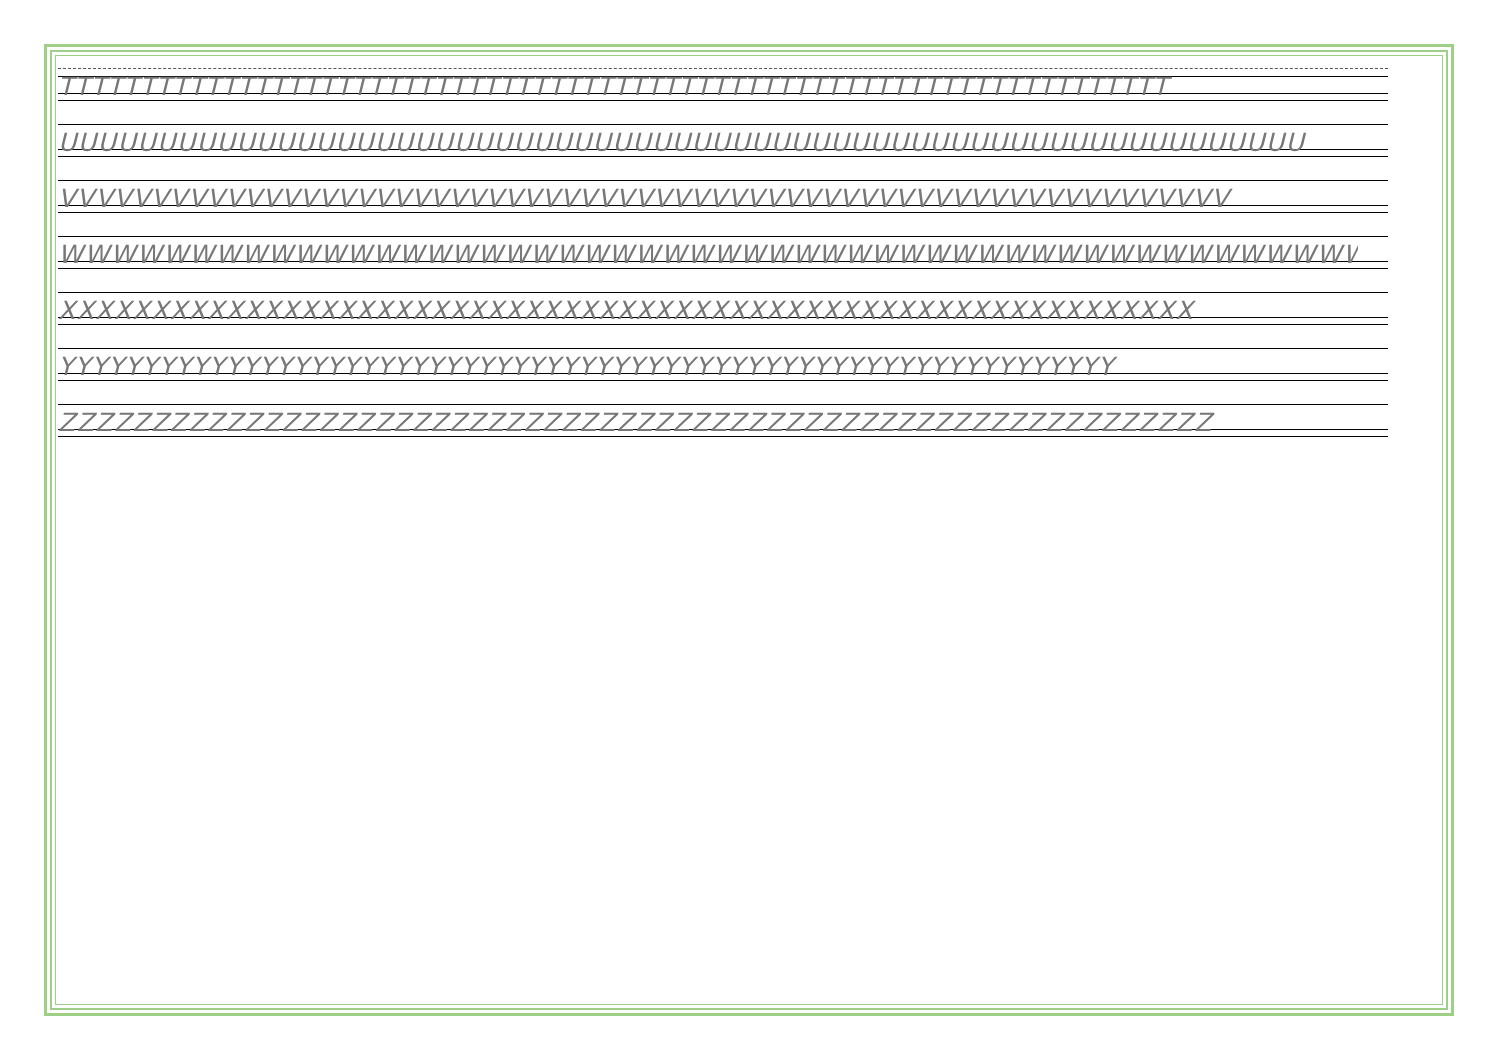TTTTTTTTTTTTTTTTTTTTTTTTTTTTTTTTTTTTTTTTTTTTTTTTTTTTTTTTTTTTTTTTTTTT
UUUUUUUUUUUUUUUUUUUUUUUUUUUUUUUUUUUUUUUUUUUUUUUUUUUUUUUUUUUUUUU
VVVVVVVVVVVVVVVVVVVVVVVVVVVVVVVVVVVVVVVVVVVVVVVVVVVVVVVVVVVVVVV
WWWWWWWWWWWWWWWWWWWWWWWWWWWWWWWWWWWWWWWWWWWWWWWWWWW
XXXXXXXXXXXXXXXXXXXXXXXXXXXXXXXXXXXXXXXXXXXXXXXXXXXXXXXXXXXXX
YYYYYYYYYYYYYYYYYYYYYYYYYYYYYYYYYYYYYYYYYYYYYYYYYYYYYYYYYYYYYYY
ZZZZZZZZZZZZZZZZZZZZZZZZZZZZZZZZZZZZZZZZZZZZZZZZZZZZZZZZZZZZZZ